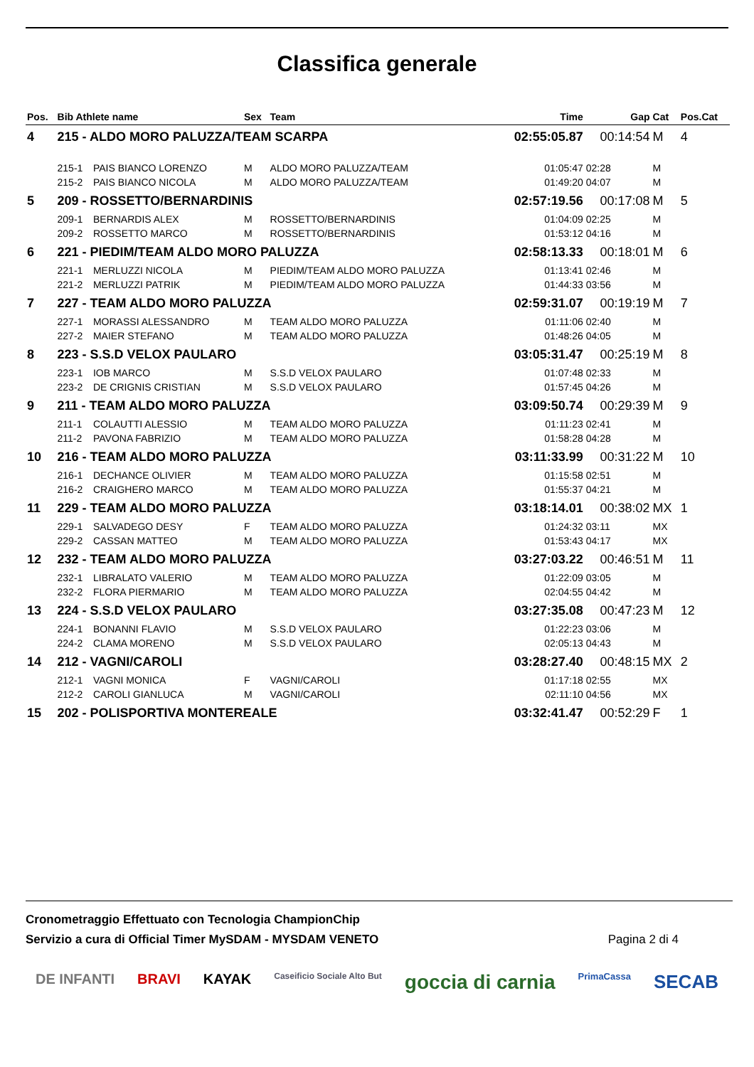Classifica generale
| Pos. | Bib Athlete name | | Sex | Team | Time | Gap | Cat | Pos.Cat |
| --- | --- | --- | --- | --- | --- | --- | --- | --- |
| 4 | 215 - ALDO MORO PALUZZA/TEAM SCARPA | | | | 02:55:05.87 | 00:14:54 | M | 4 |
| | 215-1 | PAIS BIANCO LORENZO | M | ALDO MORO PALUZZA/TEAM | 01:05:47 | 02:28 | M | |
| | 215-2 | PAIS BIANCO NICOLA | M | ALDO MORO PALUZZA/TEAM | 01:49:20 | 04:07 | M | |
| 5 | 209 - ROSSETTO/BERNARDINIS | | | | 02:57:19.56 | 00:17:08 | M | 5 |
| | 209-1 | BERNARDIS ALEX | M | ROSSETTO/BERNARDINIS | 01:04:09 | 02:25 | M | |
| | 209-2 | ROSSETTO MARCO | M | ROSSETTO/BERNARDINIS | 01:53:12 | 04:16 | M | |
| 6 | 221 - PIEDIM/TEAM ALDO MORO PALUZZA | | | | 02:58:13.33 | 00:18:01 | M | 6 |
| | 221-1 | MERLUZZI NICOLA | M | PIEDIM/TEAM ALDO MORO PALUZZA | 01:13:41 | 02:46 | M | |
| | 221-2 | MERLUZZI PATRIK | M | PIEDIM/TEAM ALDO MORO PALUZZA | 01:44:33 | 03:56 | M | |
| 7 | 227 - TEAM ALDO MORO PALUZZA | | | | 02:59:31.07 | 00:19:19 | M | 7 |
| | 227-1 | MORASSI ALESSANDRO | M | TEAM ALDO MORO PALUZZA | 01:11:06 | 02:40 | M | |
| | 227-2 | MAIER STEFANO | M | TEAM ALDO MORO PALUZZA | 01:48:26 | 04:05 | M | |
| 8 | 223 - S.S.D VELOX PAULARO | | | | 03:05:31.47 | 00:25:19 | M | 8 |
| | 223-1 | IOB MARCO | M | S.S.D VELOX PAULARO | 01:07:48 | 02:33 | M | |
| | 223-2 | DE CRIGNIS CRISTIAN | M | S.S.D VELOX PAULARO | 01:57:45 | 04:26 | M | |
| 9 | 211 - TEAM ALDO MORO PALUZZA | | | | 03:09:50.74 | 00:29:39 | M | 9 |
| | 211-1 | COLAUTTI ALESSIO | M | TEAM ALDO MORO PALUZZA | 01:11:23 | 02:41 | M | |
| | 211-2 | PAVONA FABRIZIO | M | TEAM ALDO MORO PALUZZA | 01:58:28 | 04:28 | M | |
| 10 | 216 - TEAM ALDO MORO PALUZZA | | | | 03:11:33.99 | 00:31:22 | M | 10 |
| | 216-1 | DECHANCE OLIVIER | M | TEAM ALDO MORO PALUZZA | 01:15:58 | 02:51 | M | |
| | 216-2 | CRAIGHERO MARCO | M | TEAM ALDO MORO PALUZZA | 01:55:37 | 04:21 | M | |
| 11 | 229 - TEAM ALDO MORO PALUZZA | | | | 03:18:14.01 | 00:38:02 | MX | 1 |
| | 229-1 | SALVADEGO DESY | F | TEAM ALDO MORO PALUZZA | 01:24:32 | 03:11 | MX | |
| | 229-2 | CASSAN MATTEO | M | TEAM ALDO MORO PALUZZA | 01:53:43 | 04:17 | MX | |
| 12 | 232 - TEAM ALDO MORO PALUZZA | | | | 03:27:03.22 | 00:46:51 | M | 11 |
| | 232-1 | LIBRALATO VALERIO | M | TEAM ALDO MORO PALUZZA | 01:22:09 | 03:05 | M | |
| | 232-2 | FLORA PIERMARIO | M | TEAM ALDO MORO PALUZZA | 02:04:55 | 04:42 | M | |
| 13 | 224 - S.S.D VELOX PAULARO | | | | 03:27:35.08 | 00:47:23 | M | 12 |
| | 224-1 | BONANNI FLAVIO | M | S.S.D VELOX PAULARO | 01:22:23 | 03:06 | M | |
| | 224-2 | CLAMA MORENO | M | S.S.D VELOX PAULARO | 02:05:13 | 04:43 | M | |
| 14 | 212 - VAGNI/CAROLI | | | | 03:28:27.40 | 00:48:15 | MX | 2 |
| | 212-1 | VAGNI MONICA | F | VAGNI/CAROLI | 01:17:18 | 02:55 | MX | |
| | 212-2 | CAROLI GIANLUCA | M | VAGNI/CAROLI | 02:11:10 | 04:56 | MX | |
| 15 | 202 - POLISPORTIVA MONTEREALE | | | | 03:32:41.47 | 00:52:29 | F | 1 |
Cronometraggio Effettuato con Tecnologia ChampionChip
Servizio a cura di Official Timer MySDAM - MYSDAM VENETO
Pagina 2 di 4
DE INFANTI BRAVI KAYAK Caseificio Sociale Alto But goccia di carnia PrimaCassa SECAB